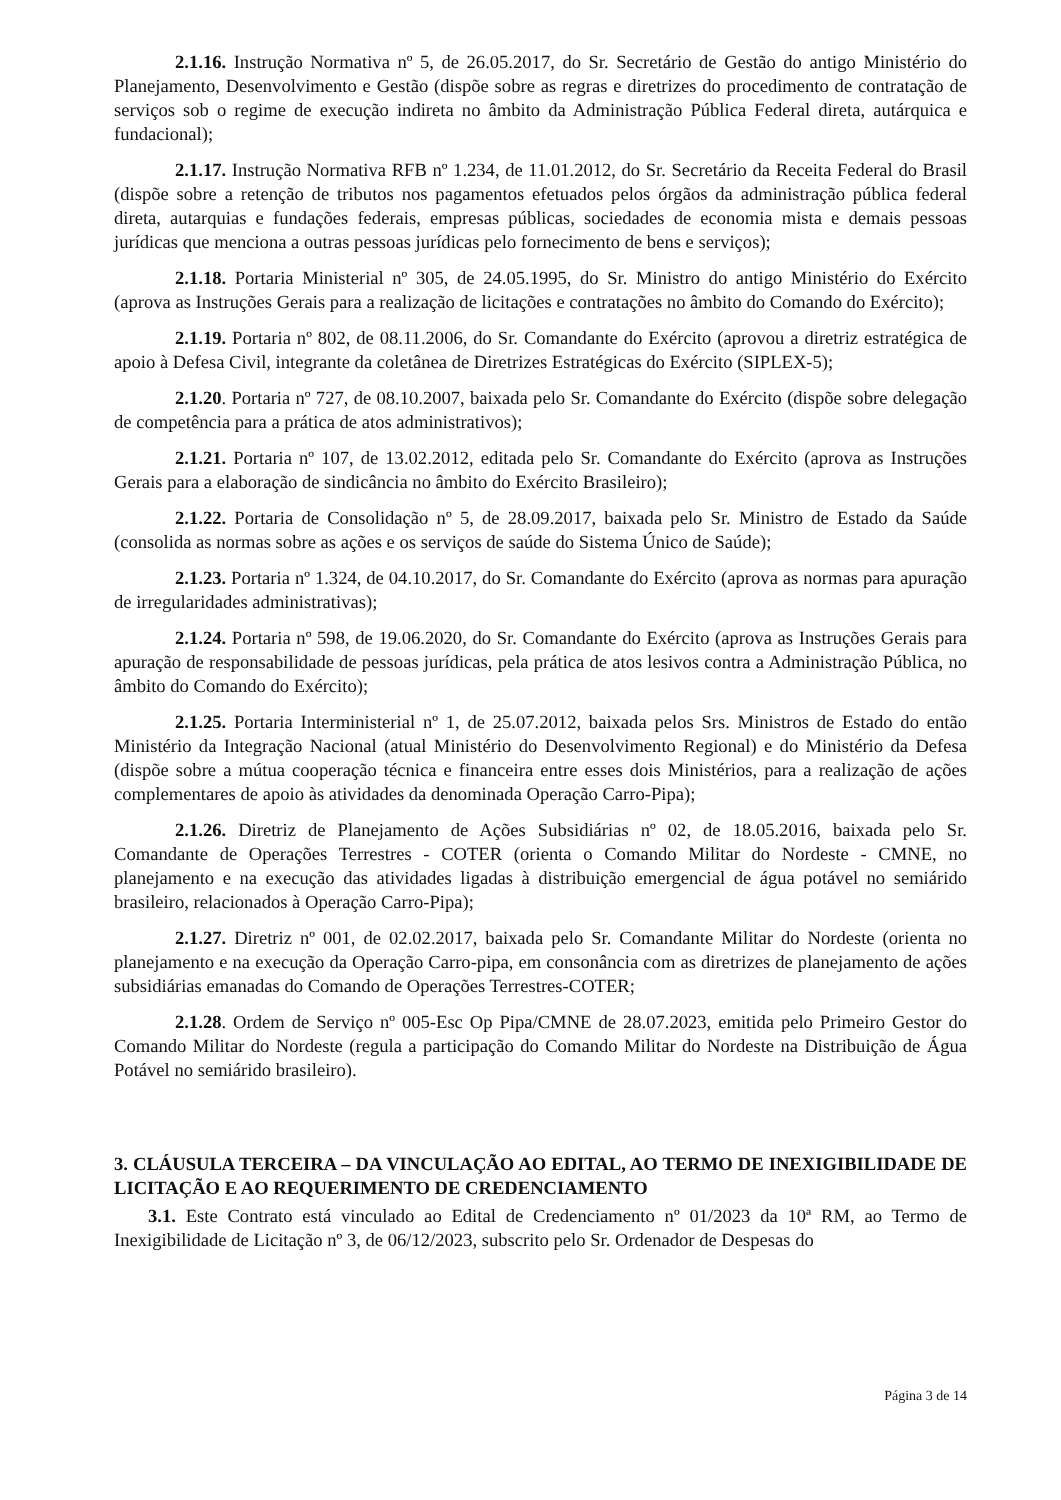2.1.16. Instrução Normativa nº 5, de 26.05.2017, do Sr. Secretário de Gestão do antigo Ministério do Planejamento, Desenvolvimento e Gestão (dispõe sobre as regras e diretrizes do procedimento de contratação de serviços sob o regime de execução indireta no âmbito da Administração Pública Federal direta, autárquica e fundacional);
2.1.17. Instrução Normativa RFB nº 1.234, de 11.01.2012, do Sr. Secretário da Receita Federal do Brasil (dispõe sobre a retenção de tributos nos pagamentos efetuados pelos órgãos da administração pública federal direta, autarquias e fundações federais, empresas públicas, sociedades de economia mista e demais pessoas jurídicas que menciona a outras pessoas jurídicas pelo fornecimento de bens e serviços);
2.1.18. Portaria Ministerial nº 305, de 24.05.1995, do Sr. Ministro do antigo Ministério do Exército (aprova as Instruções Gerais para a realização de licitações e contratações no âmbito do Comando do Exército);
2.1.19. Portaria nº 802, de 08.11.2006, do Sr. Comandante do Exército (aprovou a diretriz estratégica de apoio à Defesa Civil, integrante da coletânea de Diretrizes Estratégicas do Exército (SIPLEX-5);
2.1.20. Portaria nº 727, de 08.10.2007, baixada pelo Sr. Comandante do Exército (dispõe sobre delegação de competência para a prática de atos administrativos);
2.1.21. Portaria nº 107, de 13.02.2012, editada pelo Sr. Comandante do Exército (aprova as Instruções Gerais para a elaboração de sindicância no âmbito do Exército Brasileiro);
2.1.22. Portaria de Consolidação nº 5, de 28.09.2017, baixada pelo Sr. Ministro de Estado da Saúde (consolida as normas sobre as ações e os serviços de saúde do Sistema Único de Saúde);
2.1.23. Portaria nº 1.324, de 04.10.2017, do Sr. Comandante do Exército (aprova as normas para apuração de irregularidades administrativas);
2.1.24. Portaria nº 598, de 19.06.2020, do Sr. Comandante do Exército (aprova as Instruções Gerais para apuração de responsabilidade de pessoas jurídicas, pela prática de atos lesivos contra a Administração Pública, no âmbito do Comando do Exército);
2.1.25. Portaria Interministerial nº 1, de 25.07.2012, baixada pelos Srs. Ministros de Estado do então Ministério da Integração Nacional (atual Ministério do Desenvolvimento Regional) e do Ministério da Defesa (dispõe sobre a mútua cooperação técnica e financeira entre esses dois Ministérios, para a realização de ações complementares de apoio às atividades da denominada Operação Carro-Pipa);
2.1.26. Diretriz de Planejamento de Ações Subsidiárias nº 02, de 18.05.2016, baixada pelo Sr. Comandante de Operações Terrestres - COTER (orienta o Comando Militar do Nordeste - CMNE, no planejamento e na execução das atividades ligadas à distribuição emergencial de água potável no semiárido brasileiro, relacionados à Operação Carro-Pipa);
2.1.27. Diretriz nº 001, de 02.02.2017, baixada pelo Sr. Comandante Militar do Nordeste (orienta no planejamento e na execução da Operação Carro-pipa, em consonância com as diretrizes de planejamento de ações subsidiárias emanadas do Comando de Operações Terrestres-COTER;
2.1.28. Ordem de Serviço nº 005-Esc Op Pipa/CMNE de 28.07.2023, emitida pelo Primeiro Gestor do Comando Militar do Nordeste (regula a participação do Comando Militar do Nordeste na Distribuição de Água Potável no semiárido brasileiro).
3. CLÁUSULA TERCEIRA – DA VINCULAÇÃO AO EDITAL, AO TERMO DE INEXIGIBILIDADE DE LICITAÇÃO E AO REQUERIMENTO DE CREDENCIAMENTO
3.1. Este Contrato está vinculado ao Edital de Credenciamento nº 01/2023 da 10ª RM, ao Termo de Inexigibilidade de Licitação nº 3, de 06/12/2023, subscrito pelo Sr. Ordenador de Despesas do
Página 3 de 14